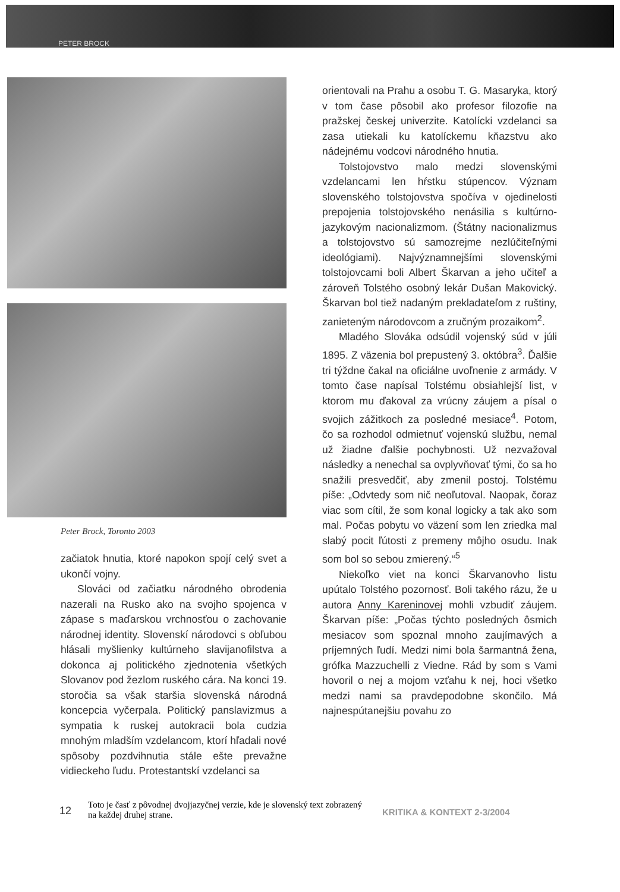PETER BROCK
Peter Brock, Toronto 2003
začiatok hnutia, ktoré napokon spojí celý svet a ukončí vojny.
Slováci od začiatku národného obrodenia nazerali na Rusko ako na svojho spojenca v zápase s maďarskou vrchnosťou o zachovanie národnej identity. Slovenskí národovci s obľubou hlásali myšlienky kultúrneho slavijanofilstva a dokonca aj politického zjednotenia všetkých Slovanov pod žezlom ruského cára. Na konci 19. storočia sa však staršia slovenská národná koncepcia vyčerpala. Politický panslavizmus a sympatia k ruskej autokracii bola cudzia mnohým mladším vzdelancom, ktorí hľadali nové spôsoby pozdvihnutia stále ešte prevažne vidieckeho ľudu. Protestantskí vzdelanci sa
orientovali na Prahu a osobu T. G. Masaryka, ktorý v tom čase pôsobil ako profesor filozofie na pražskej českej univerzite. Katolícki vzdelanci sa zasa utiekali ku katolíckemu kňazstvu ako nádejnému vodcovi národného hnutia.
Tolstojovstvo malo medzi slovenskými vzdelancami len hŕstku stúpencov. Význam slovenského tolstojovstva spočíva v ojedinelosti prepojenia tolstojovského nenásilia s kultúrno-jazykovým nacionalizmom. (Štátny nacionalizmus a tolstojovstvo sú samozrejme nezlúčiteľnými ideológiami). Najvýznamnejšími slovenskými tolstojovcami boli Albert Škarvan a jeho učiteľ a zároveň Tolstého osobný lekár Dušan Makovický. Škarvan bol tiež nadaným prekladateľom z ruštiny, zanieteným národovcom a zručným prozaikom<sup>2</sup>.
Mladého Slováka odsúdil vojenský súd v júli 1895. Z väzenia bol prepustený 3. októbra<sup>3</sup>. Ďalšie tri týždne čakal na oficiálne uvoľnenie z armády. V tomto čase napísal Tolstému obsiahlejší list, v ktorom mu ďakoval za vrúcny záujem a písal o svojich zážitkoch za posledné mesiace<sup>4</sup>. Potom, čo sa rozhodol odmietnuť vojenskú službu, nemal už žiadne ďalšie pochybnosti. Už nezvažoval následky a nenechal sa ovplyvňovať tými, čo sa ho snažili presvedčiť, aby zmenil postoj. Tolstému píše: „Odvtedy som nič neoľutoval. Naopak, čoraz viac som cítil, že som konal logicky a tak ako som mal. Počas pobytu vo väzení som len zriedka mal slabý pocit ľútosti z premeny môjho osudu. Inak som bol so sebou zmierený.“<sup>5</sup>
Niekoľko viet na konci Škarvanovho listu upútalo Tolstého pozornosť. Boli takého rázu, že u autora Anny Kareninovej mohli vzbudiť záujem. Škarvan píše: „Počas týchto posledných ôsmich mesiacov som spoznal mnoho zaujímavých a príjemných ľudí. Medzi nimi bola šarmantná žena, grófka Mazzuchelli z Viedne. Rád by som s Vami hovoril o nej a mojom vzťahu k nej, hoci všetko medzi nami sa pravdepodobne skončilo. Má najnespútanejšiu povahu zo
12
Toto je časť z pôvodnej dvojjazyčnej verzie, kde je slovenský text zobrazený na každej druhej strane.
KRITIKA & KONTEXT 2-3/2004